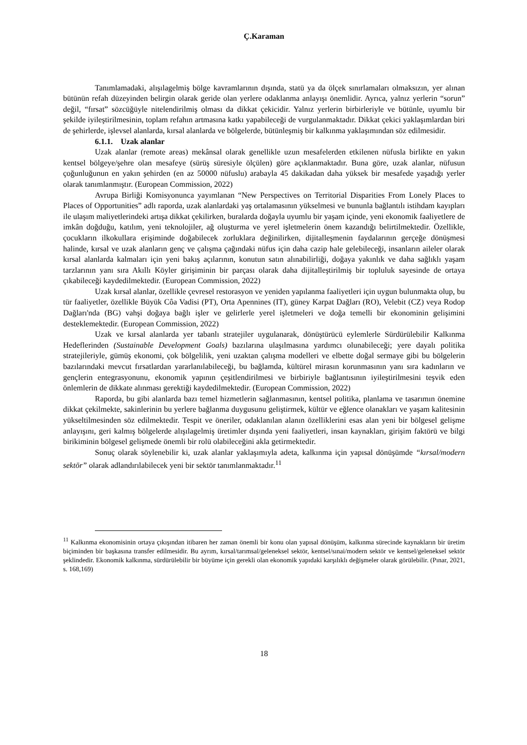Ç.Karaman
Tanımlamadaki, alışılagelmiş bölge kavramlarının dışında, statü ya da ölçek sınırlamaları olmaksızın, yer alınan bütünün refah düzeyinden belirgin olarak geride olan yerlere odaklanma anlayışı önemlidir. Ayrıca, yalnız yerlerin “sorun” değil, “fırsat” sözcüğüyle nitelendirilmiş olması da dikkat çekicidir. Yalnız yerlerin birbirleriyle ve bütünle, uyumlu bir şekilde iyileştirilmesinin, toplam refahın artmasına katkı yapabileceği de vurgulanmaktadır. Dikkat çekici yaklaşımlardan biri de şehirlerde, işlevsel alanlarda, kırsal alanlarda ve bölgelerde, bütünleşmiş bir kalkınma yaklaşımından söz edilmesidir.
6.1.1. Uzak alanlar
Uzak alanlar (remote areas) mekânsal olarak genellikle uzun mesafelerden etkilenen nüfusla birlikte en yakın kentsel bölgeye/şehre olan mesafeye (sürüş süresiyle ölçülen) göre açıklanmaktadır. Buna göre, uzak alanlar, nüfusun çoğunluğunun en yakın şehirden (en az 50000 nüfuslu) arabayla 45 dakikadan daha yüksek bir mesafede yaşadığı yerler olarak tanımlanmıştır. (European Commission, 2022)
Avrupa Birliği Komisyonunca yayımlanan “New Perspectives on Territorial Disparities From Lonely Places to Places of Opportunities” adlı raporda, uzak alanlardaki yaş ortalamasının yükselmesi ve bununla bağlantılı istihdam kayıpları ile ulaşım maliyetlerindeki artışa dikkat çekilirken, buralarda doğayla uyumlu bir yaşam içinde, yeni ekonomik faaliyetlere de imkân doğduğu, katılım, yeni teknolojiler, ağ oluşturma ve yerel işletmelerin önem kazandığı belirtilmektedir. Özellikle, çocukların ilkokullara erişiminde doğabilecek zorluklara değinilirken, dijitalleşmenin faydalarının gerçeğe dönüşmesi halinde, kırsal ve uzak alanların genç ve çalışma çağındaki nüfus için daha cazip hale gelebileceği, insanların aileler olarak kırsal alanlarda kalmaları için yeni bakış açılarının, konutun satın alınabilirliği, doğaya yakınlık ve daha sağlıklı yaşam tarzlarının yanı sıra Akıllı Köyler girişiminin bir parçası olarak daha dijitalleştirilmiş bir topluluk sayesinde de ortaya çıkabileceği kaydedilmektedir. (European Commission, 2022)
Uzak kırsal alanlar, özellikle çevresel restorasyon ve yeniden yapılanma faaliyetleri için uygun bulunmakta olup, bu tür faaliyetler, özellikle Büyük Côa Vadisi (PT), Orta Apennines (IT), güney Karpat Dağları (RO), Velebit (CZ) veya Rodop Dağları'nda (BG) vahşi doğaya bağlı işler ve gelirlerle yerel işletmeleri ve doğa temelli bir ekonominin gelişimini desteklemektedir. (European Commission, 2022)
Uzak ve kırsal alanlarda yer tabanlı stratejiler uygulanarak, dönüştürücü eylemlerle Sürdürülebilir Kalkınma Hedeflerinden (Sustainable Development Goals) bazılarına ulaşılmasına yardımcı olunabileceği; yere dayalı politika stratejileriyle, gümüş ekonomi, çok bölgelilik, yeni uzaktan çalışma modelleri ve elbette doğal sermaye gibi bu bölgelerin bazılarındaki mevcut fırsatlardan yararlanılabileceği, bu bağlamda, kültürel mirasın korunmasının yanı sıra kadınların ve gençlerin entegrasyonunu, ekonomik yapının çeşitlendirilmesi ve birbiriyle bağlantısının iyileştirilmesini teşvik eden önlemlerin de dikkate alınması gerektiği kaydedilmektedir. (European Commission, 2022)
Raporda, bu gibi alanlarda bazı temel hizmetlerin sağlanmasının, kentsel politika, planlama ve tasarımın önemine dikkat çekilmekte, sakinlerinin bu yerlere bağlanma duygusunu geliştirmek, kültür ve eğlence olanakları ve yaşam kalitesinin yükseltilmesinden söz edilmektedir. Tespit ve öneriler, odaklanılan alanın özelliklerini esas alan yeni bir bölgesel gelişme anlayışını, geri kalmış bölgelerde alışılagelmiş üretimler dışında yeni faaliyetleri, insan kaynakları, girişim faktörü ve bilgi birikiminin bölgesel gelişmede önemli bir rolü olabileceğini akla getirmektedir.
Sonuç olarak söylenebilir ki, uzak alanlar yaklaşımıyla adeta, kalkınma için yapısal dönüşümde “kırsal/modern sektör” olarak adlandırılabilecek yeni bir sektör tanımlanmaktadır.<sup>11</sup>
<sup>11</sup> Kalkınma ekonomisinin ortaya çıkışından itibaren her zaman önemli bir konu olan yapısal dönüşüm, kalkınma sürecinde kaynakların bir üretim biçiminden bir başkasına transfer edilmesidir. Bu ayrım, kırsal/tarımsal/geleneksel sektör, kentsel/sınai/modern sektör ve kentsel/geleneksel sektör şeklindedir. Ekonomik kalkınma, sürdürülebilir bir büyüme için gerekli olan ekonomik yapıdaki karşılıklı değişmeler olarak görülebilir. (Pınar, 2021, s. 168,169)
18